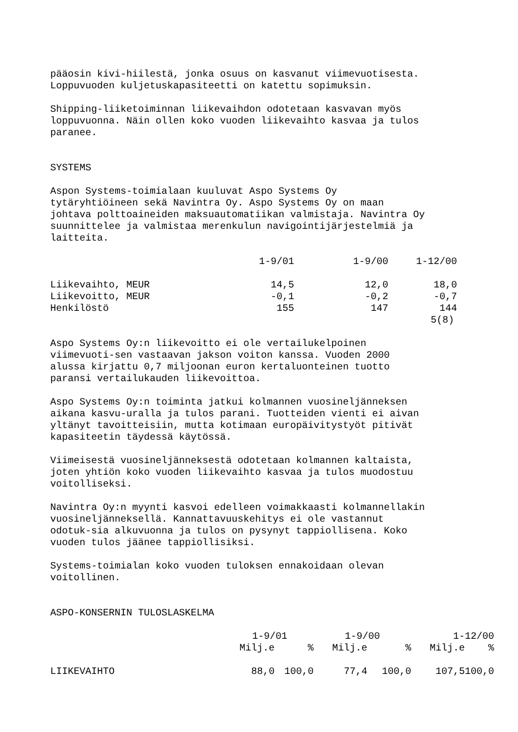pääosin kivi-hiilestä, jonka osuus on kasvanut viimevuotisesta. Loppuvuoden kuljetuskapasiteetti on katettu sopimuksin.
Shipping-liiketoiminnan liikevaihdon odotetaan kasvavan myös loppuvuonna. Näin ollen koko vuoden liikevaihto kasvaa ja tulos paranee.
SYSTEMS
Aspon Systems-toimialaan kuuluvat Aspo Systems Oy tytäryhtiöineen sekä Navintra Oy. Aspo Systems Oy on maan johtava polttoaineiden maksuautomatiikan valmistaja. Navintra Oy suunnittelee ja valmistaa merenkulun navigointijärjestelmiä ja laitteita.
| | 1-9/01 | 1-9/00 | 1-12/00 |
| --- | --- | --- | --- |
| Liikevaihto, MEUR | 14,5 | 12,0 | 18,0 |
| Liikevoitto, MEUR | -0,1 | -0,2 | -0,7 |
| Henkilöstö | 155 | 147 | 144 |
5(8)
Aspo Systems Oy:n liikevoitto ei ole vertailukelpoinen viimevuoti-sen vastaavan jakson voiton kanssa. Vuoden 2000 alussa kirjattu 0,7 miljoonan euron kertaluonteinen tuotto paransi vertailukauden liikevoittoa.
Aspo Systems Oy:n toiminta jatkui kolmannen vuosineljänneksen aikana kasvu-uralla ja tulos parani. Tuotteiden vienti ei aivan yltänyt tavoitteisiin, mutta kotimaan europäivitystyöt pitivät kapasiteetin täydessä käytössä.
Viimeisestä vuosineljänneksestä odotetaan kolmannen kaltaista, joten yhtiön koko vuoden liikevaihto kasvaa ja tulos muodostuu voitolliseksi.
Navintra Oy:n myynti kasvoi edelleen voimakkaasti kolmannellakin vuosineljänneksellä. Kannattavuuskehitys ei ole vastannut odotuk-sia alkuvuonna ja tulos on pysynyt tappiollisena. Koko vuoden tulos jäänee tappiollisiksi.
Systems-toimialan koko vuoden tuloksen ennakoidaan olevan voitollinen.
ASPO-KONSERNIN TULOSLASKELMA
| | 1-9/01 | | 1-9/00 | | 1-12/00 | |
| --- | --- | --- | --- | --- | --- | --- |
| | Milj.e | % | Milj.e | % | Milj.e | % |
| LIIKEVAIHTO | 88,0 | 100,0 | 77,4 | 100,0 | 107,5 | 100,0 |